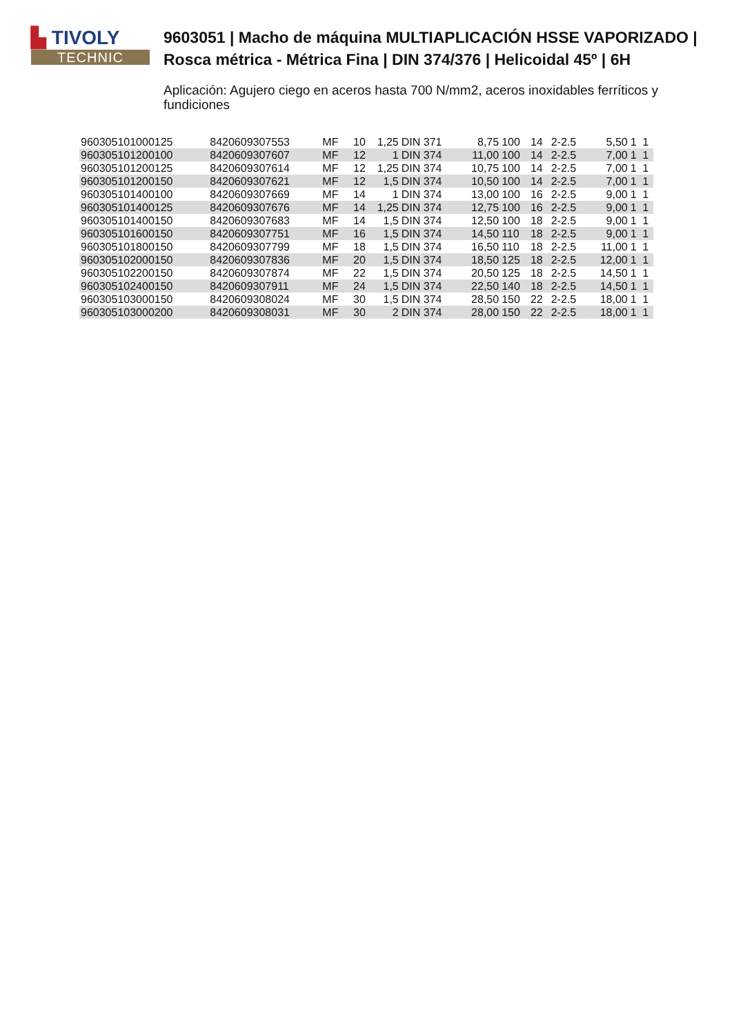▙ TIVOLY
TECHNIC
9603051 | Macho de máquina MULTIAPLICACIÓN HSSE VAPORIZADO | Rosca métrica - Métrica Fina | DIN 374/376 | Helicoidal 45º | 6H
Aplicación: Agujero ciego en aceros hasta 700 N/mm2, aceros inoxidables ferríticos y fundiciones
| 960305101000125 | 8420609307553 | MF | 10 | 1,25 | DIN 371 | 8,75 | 100 | 14 | 2-2.5 | 5,50 | 1 | 1 |
| 960305101200100 | 8420609307607 | MF | 12 | 1 | DIN 374 | 11,00 | 100 | 14 | 2-2.5 | 7,00 | 1 | 1 |
| 960305101200125 | 8420609307614 | MF | 12 | 1,25 | DIN 374 | 10,75 | 100 | 14 | 2-2.5 | 7,00 | 1 | 1 |
| 960305101200150 | 8420609307621 | MF | 12 | 1,5 | DIN 374 | 10,50 | 100 | 14 | 2-2.5 | 7,00 | 1 | 1 |
| 960305101400100 | 8420609307669 | MF | 14 | 1 | DIN 374 | 13,00 | 100 | 16 | 2-2.5 | 9,00 | 1 | 1 |
| 960305101400125 | 8420609307676 | MF | 14 | 1,25 | DIN 374 | 12,75 | 100 | 16 | 2-2.5 | 9,00 | 1 | 1 |
| 960305101400150 | 8420609307683 | MF | 14 | 1,5 | DIN 374 | 12,50 | 100 | 18 | 2-2.5 | 9,00 | 1 | 1 |
| 960305101600150 | 8420609307751 | MF | 16 | 1,5 | DIN 374 | 14,50 | 110 | 18 | 2-2.5 | 9,00 | 1 | 1 |
| 960305101800150 | 8420609307799 | MF | 18 | 1,5 | DIN 374 | 16,50 | 110 | 18 | 2-2.5 | 11,00 | 1 | 1 |
| 960305102000150 | 8420609307836 | MF | 20 | 1,5 | DIN 374 | 18,50 | 125 | 18 | 2-2.5 | 12,00 | 1 | 1 |
| 960305102200150 | 8420609307874 | MF | 22 | 1,5 | DIN 374 | 20,50 | 125 | 18 | 2-2.5 | 14,50 | 1 | 1 |
| 960305102400150 | 8420609307911 | MF | 24 | 1,5 | DIN 374 | 22,50 | 140 | 18 | 2-2.5 | 14,50 | 1 | 1 |
| 960305103000150 | 8420609308024 | MF | 30 | 1,5 | DIN 374 | 28,50 | 150 | 22 | 2-2.5 | 18,00 | 1 | 1 |
| 960305103000200 | 8420609308031 | MF | 30 | 2 | DIN 374 | 28,00 | 150 | 22 | 2-2.5 | 18,00 | 1 | 1 |